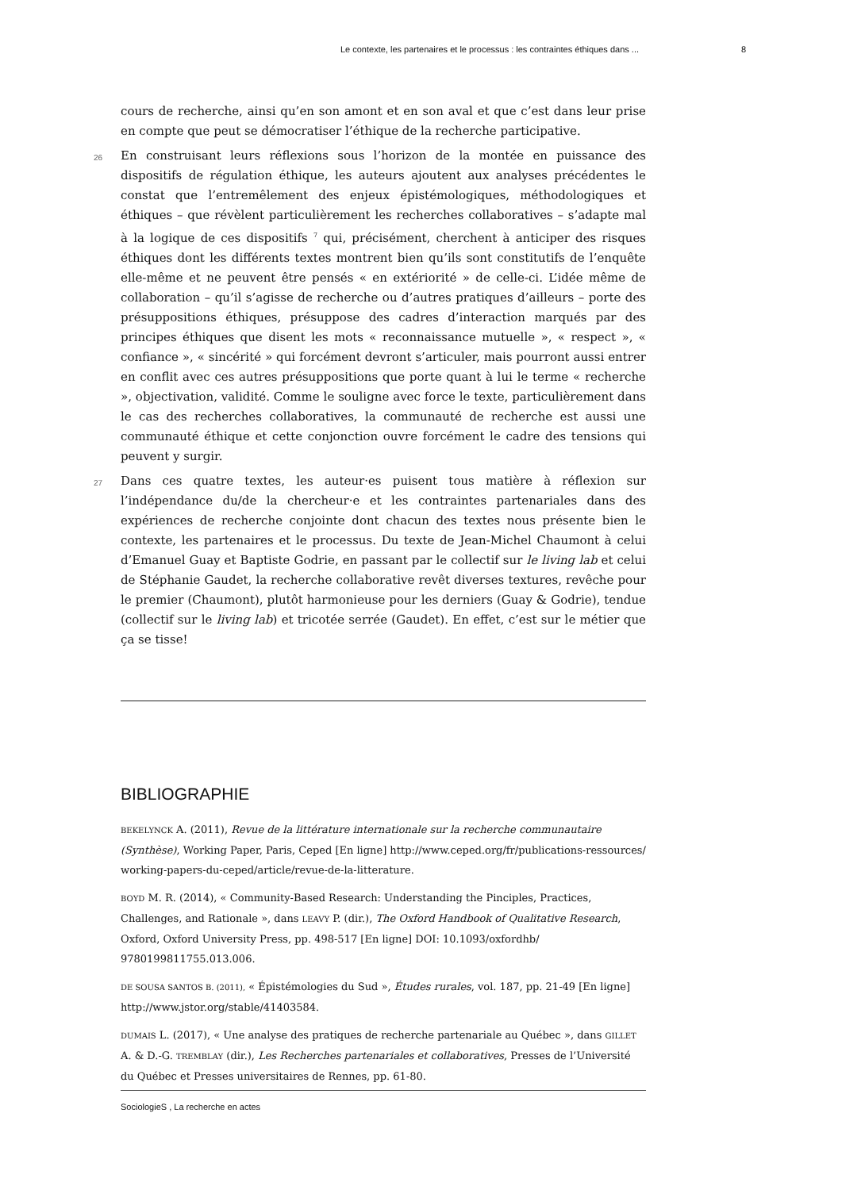Le contexte, les partenaires et le processus : les contraintes éthiques dans ... 8
cours de recherche, ainsi qu’en son amont et en son aval et que c’est dans leur prise en compte que peut se démocratiser l’éthique de la recherche participative.
26 En construisant leurs réflexions sous l’horizon de la montée en puissance des dispositifs de régulation éthique, les auteurs ajoutent aux analyses précédentes le constat que l’entremêlement des enjeux épistémologiques, méthodologiques et éthiques – que révèlent particulièrement les recherches collaboratives – s’adapte mal à la logique de ces dispositifs <sup>7</sup> qui, précisément, cherchent à anticiper des risques éthiques dont les différents textes montrent bien qu’ils sont constitutifs de l’enquête elle-même et ne peuvent être pensés « en extériorité » de celle-ci. L’idée même de collaboration – qu’il s’agisse de recherche ou d’autres pratiques d’ailleurs – porte des présuppositions éthiques, présuppose des cadres d’interaction marqués par des principes éthiques que disent les mots « reconnaissance mutuelle », « respect », « confiance », « sincérité » qui forcément devront s’articuler, mais pourront aussi entrer en conflit avec ces autres présuppositions que porte quant à lui le terme « recherche », objectivation, validité. Comme le souligne avec force le texte, particulièrement dans le cas des recherches collaboratives, la communauté de recherche est aussi une communauté éthique et cette conjonction ouvre forcément le cadre des tensions qui peuvent y surgir.
27 Dans ces quatre textes, les auteur·es puisent tous matière à réflexion sur l’indépendance du/de la chercheur·e et les contraintes partenariales dans des expériences de recherche conjointe dont chacun des textes nous présente bien le contexte, les partenaires et le processus. Du texte de Jean-Michel Chaumont à celui d’Emanuel Guay et Baptiste Godrie, en passant par le collectif sur le living lab et celui de Stéphanie Gaudet, la recherche collaborative revêt diverses textures, revêche pour le premier (Chaumont), plutôt harmonieuse pour les derniers (Guay & Godrie), tendue (collectif sur le living lab) et tricotée serrée (Gaudet). En effet, c’est sur le métier que ça se tisse!
BIBLIOGRAPHIE
BEKELYNCK A. (2011), Revue de la littérature internationale sur la recherche communautaire (Synthèse), Working Paper, Paris, Ceped [En ligne] http://www.ceped.org/fr/publications-ressources/ working-papers-du-ceped/article/revue-de-la-litterature.
BOYD M. R. (2014), « Community-Based Research: Understanding the Pinciples, Practices, Challenges, and Rationale », dans LEAVY P. (dir.), The Oxford Handbook of Qualitative Research, Oxford, Oxford University Press, pp. 498-517 [En ligne] DOI: 10.1093/oxfordhb/ 9780199811755.013.006.
DE SOUSA SANTOS B. (2011), « Épistémologies du Sud », Études rurales, vol. 187, pp. 21-49 [En ligne] http://www.jstor.org/stable/41403584.
DUMAIS L. (2017), « Une analyse des pratiques de recherche partenariale au Québec », dans GILLET A. & D.-G. TREMBLAY (dir.), Les Recherches partenariales et collaboratives, Presses de l’Université du Québec et Presses universitaires de Rennes, pp. 61-80.
SociologieS , La recherche en actes